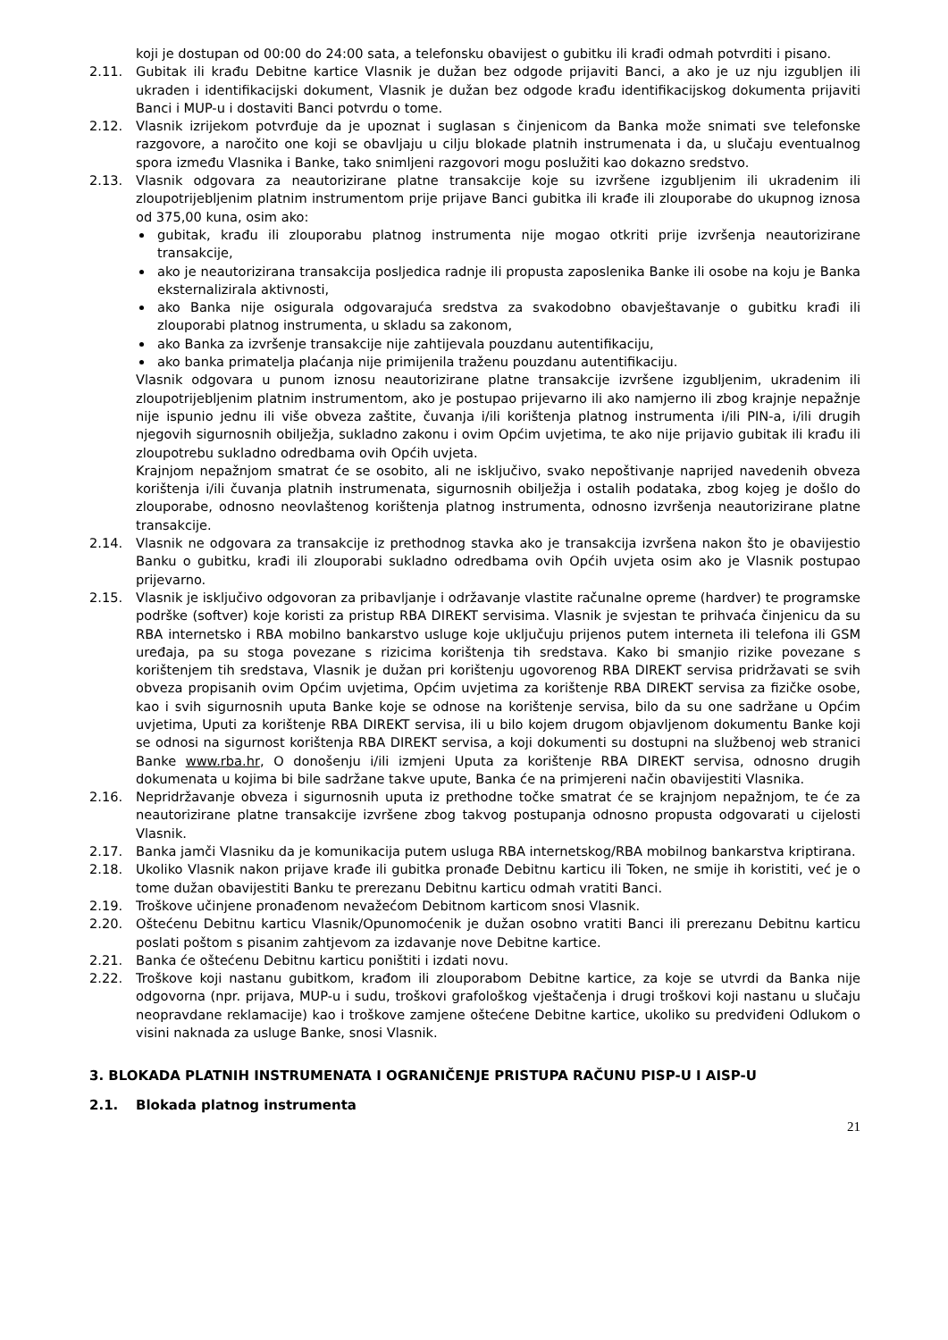koji je dostupan od 00:00 do 24:00 sata, a telefonsku obavijest o gubitku ili krađi odmah potvrditi i pisano.
2.11. Gubitak ili krađu Debitne kartice Vlasnik je dužan bez odgode prijaviti Banci, a ako je uz nju izgubljen ili ukraden i identifikacijski dokument, Vlasnik je dužan bez odgode krađu identifikacijskog dokumenta prijaviti Banci i MUP-u i dostaviti Banci potvrdu o tome.
2.12. Vlasnik izrijekom potvrđuje da je upoznat i suglasan s činjenicom da Banka može snimati sve telefonske razgovore, a naročito one koji se obavljaju u cilju blokade platnih instrumenata i da, u slučaju eventualnog spora između Vlasnika i Banke, tako snimljeni razgovori mogu poslužiti kao dokazno sredstvo.
2.13. Vlasnik odgovara za neautorizirane platne transakcije koje su izvršene izgubljenim ili ukradenim ili zloupotrijebljenim platnim instrumentom prije prijave Banci gubitka ili krađe ili zlouporabe do ukupnog iznosa od 375,00 kuna, osim ako:
gubitak, krađu ili zlouporabu platnog instrumenta nije mogao otkriti prije izvršenja neautorizirane transakcije,
ako je neautorizirana transakcija posljedica radnje ili propusta zaposlenika Banke ili osobe na koju je Banka eksternalizirala aktivnosti,
ako Banka nije osigurala odgovarajuća sredstva za svakodobno obavještavanje o gubitku krađi ili zlouporabi platnog instrumenta, u skladu sa zakonom,
ako Banka za izvršenje transakcije nije zahtijevala pouzdanu autentifikaciju,
ako banka primatelja plaćanja nije primijenila traženu pouzdanu autentifikaciju.
Vlasnik odgovara u punom iznosu neautorizirane platne transakcije izvršene izgubljenim, ukradenim ili zloupotrijebljenim platnim instrumentom, ako je postupao prijevarno ili ako namjerno ili zbog krajnje nepažnje nije ispunio jednu ili više obveza zaštite, čuvanja i/ili korištenja platnog instrumenta i/ili PIN-a, i/ili drugih njegovih sigurnosnih obilježja, sukladno zakonu i ovim Općim uvjetima, te ako nije prijavio gubitak ili krađu ili zloupotrebu sukladno odredbama ovih Općih uvjeta.
Krajnjom nepažnjom smatrat će se osobito, ali ne isključivo, svako nepoštivanje naprijed navedenih obveza korištenja i/ili čuvanja platnih instrumenata, sigurnosnih obilježja i ostalih podataka, zbog kojeg je došlo do zlouporabe, odnosno neovlaštenog korištenja platnog instrumenta, odnosno izvršenja neautorizirane platne transakcije.
2.14. Vlasnik ne odgovara za transakcije iz prethodnog stavka ako je transakcija izvršena nakon što je obavijestio Banku o gubitku, krađi ili zlouporabi sukladno odredbama ovih Općih uvjeta osim ako je Vlasnik postupao prijevarno.
2.15. Vlasnik je isključivo odgovoran za pribavljanje i održavanje vlastite računalne opreme (hardver) te programske podrške (softver) koje koristi za pristup RBA DIREKT servisima. Vlasnik je svjestan te prihvaća činjenicu da su RBA internetsko i RBA mobilno bankarstvo usluge koje uključuju prijenos putem interneta ili telefona ili GSM uređaja, pa su stoga povezane s rizicima korištenja tih sredstava. Kako bi smanjio rizike povezane s korištenjem tih sredstava, Vlasnik je dužan pri korištenju ugovorenog RBA DIREKT servisa pridržavati se svih obveza propisanih ovim Općim uvjetima, Općim uvjetima za korištenje RBA DIREKT servisa za fizičke osobe, kao i svih sigurnosnih uputa Banke koje se odnose na korištenje servisa, bilo da su one sadržane u Općim uvjetima, Uputi za korištenje RBA DIREKT servisa, ili u bilo kojem drugom objavljenom dokumentu Banke koji se odnosi na sigurnost korištenja RBA DIREKT servisa, a koji dokumenti su dostupni na službenoj web stranici Banke www.rba.hr, O donošenju i/ili izmjeni Uputa za korištenje RBA DIREKT servisa, odnosno drugih dokumenata u kojima bi bile sadržane takve upute, Banka će na primjereni način obavijestiti Vlasnika.
2.16. Nepridržavanje obveza i sigurnosnih uputa iz prethodne točke smatrat će se krajnjom nepažnjom, te će za neautorizirane platne transakcije izvršene zbog takvog postupanja odnosno propusta odgovarati u cijelosti Vlasnik.
2.17. Banka jamči Vlasniku da je komunikacija putem usluga RBA internetskog/RBA mobilnog bankarstva kriptirana.
2.18. Ukoliko Vlasnik nakon prijave krađe ili gubitka pronađe Debitnu karticu ili Token, ne smije ih koristiti, već je o tome dužan obavijestiti Banku te prerezanu Debitnu karticu odmah vratiti Banci.
2.19. Troškove učinjene pronađenom nevažećom Debitnom karticom snosi Vlasnik.
2.20. Oštećenu Debitnu karticu Vlasnik/Opunomoćenik je dužan osobno vratiti Banci ili prerezanu Debitnu karticu poslati poštom s pisanim zahtjevom za izdavanje nove Debitne kartice.
2.21. Banka će oštećenu Debitnu karticu poništiti i izdati novu.
2.22. Troškove koji nastanu gubitkom, krađom ili zlouporabom Debitne kartice, za koje se utvrdi da Banka nije odgovorna (npr. prijava, MUP-u i sudu, troškovi grafološkog vještačenja i drugi troškovi koji nastanu u slučaju neopravdane reklamacije) kao i troškove zamjene oštećene Debitne kartice, ukoliko su predviđeni Odlukom o visini naknada za usluge Banke, snosi Vlasnik.
3. BLOKADA PLATNIH INSTRUMENATA I OGRANIČENJE PRISTUPA RAČUNU PISP-U I AISP-U
2.1. Blokada platnog instrumenta
21